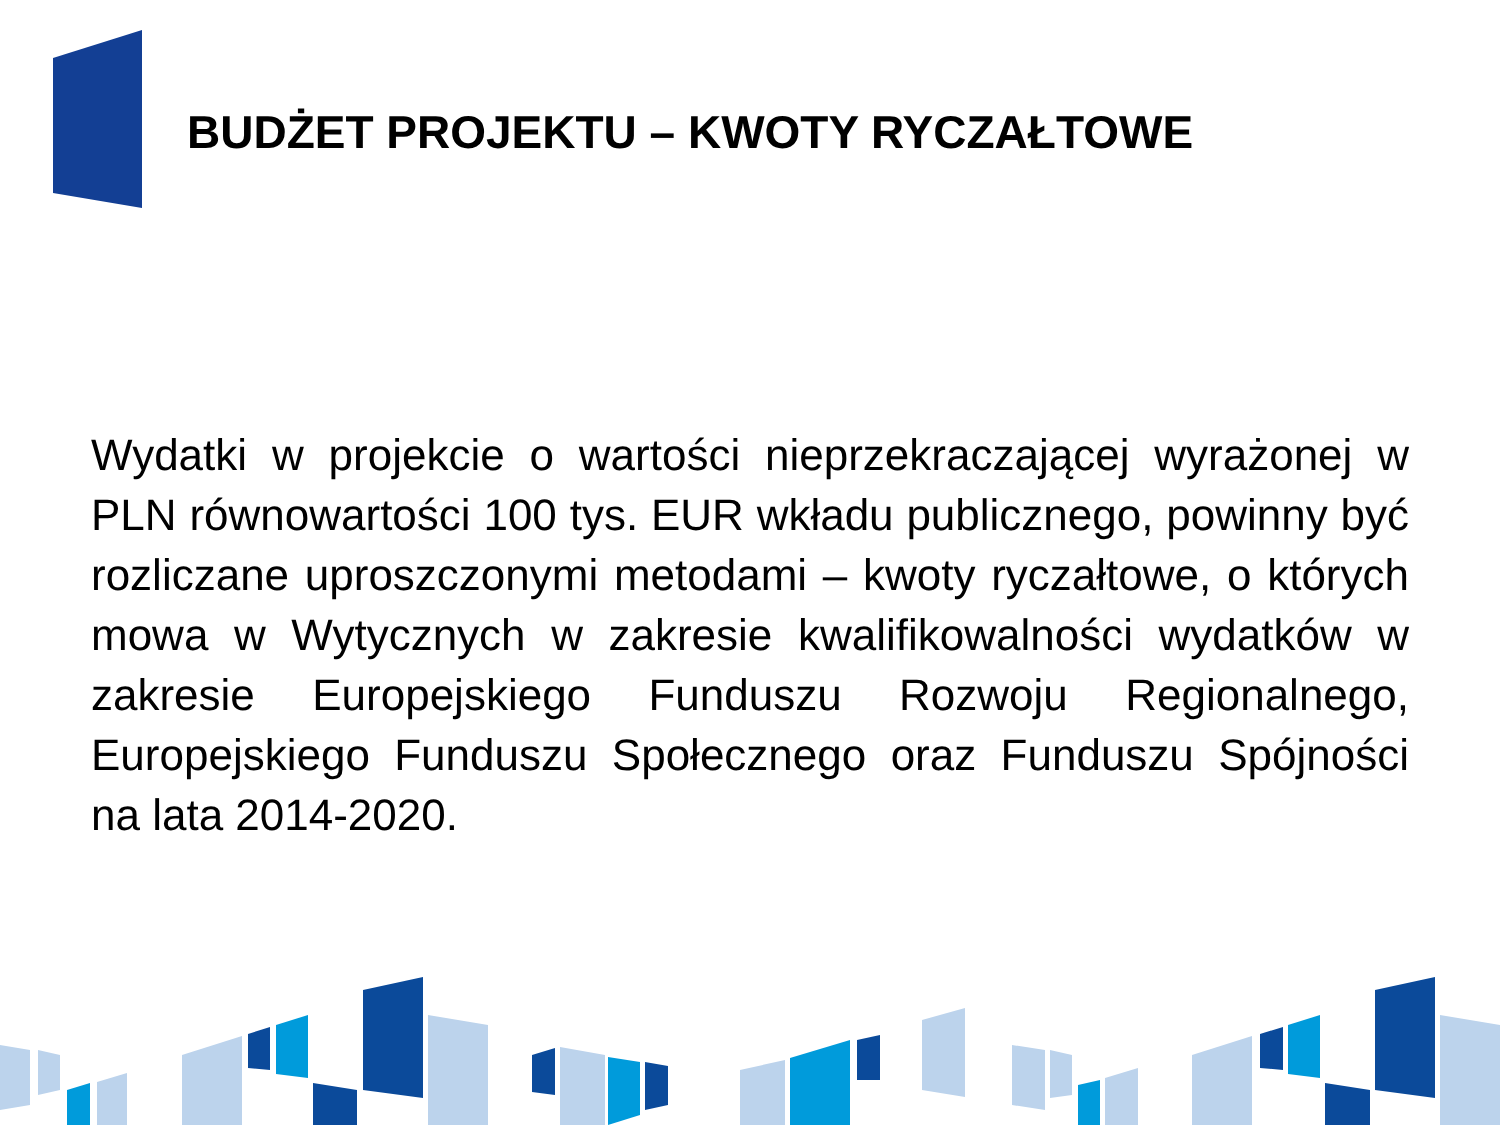BUDŻET PROJEKTU – KWOTY RYCZAŁTOWE
Wydatki w projekcie o wartości nieprzekraczającej wyrażonej w PLN równowartości 100 tys. EUR wkładu publicznego, powinny być rozliczane uproszczonymi metodami – kwoty ryczałtowe, o których mowa w Wytycznych w zakresie kwalifikowalności wydatków w zakresie Europejskiego Funduszu Rozwoju Regionalnego, Europejskiego Funduszu Społecznego oraz Funduszu Spójności na lata 2014-2020.